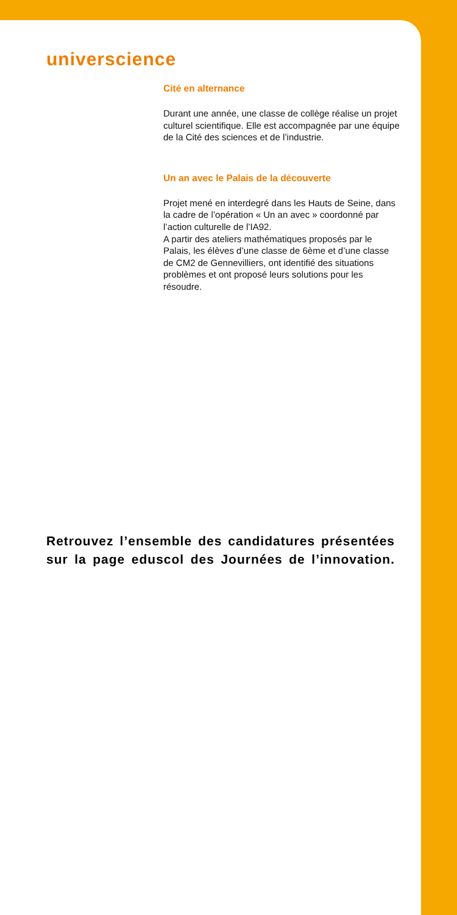universcience
Cité en alternance
Durant une année, une classe de collège réalise un projet culturel scientifique. Elle est accompagnée par une équipe de la Cité des sciences et de l’industrie.
Un an avec le Palais de la découverte
Projet mené en interdegré dans les Hauts de Seine, dans la cadre de l’opération « Un an avec » coordonné par l’action culturelle de l’IA92.
A partir des ateliers mathématiques proposés par le Palais, les élèves d’une classe de 6ème et d’une classe de CM2 de Gennevilliers, ont identifié des situations problèmes et ont proposé leurs solutions pour les résoudre.
Retrouvez l’ensemble des candidatures présentées sur la page eduscol des Journées de l’innovation.